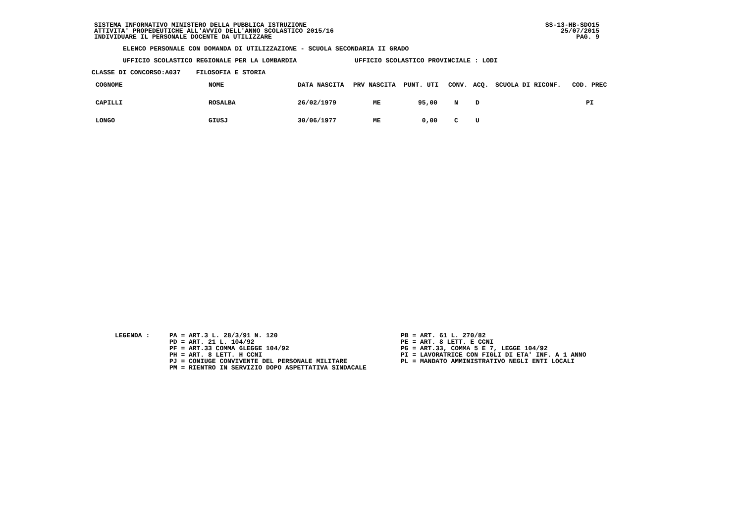SS-13-HB-SDO15
25/07/2015
PAG. 9
SISTEMA INFORMATIVO MINISTERO DELLA PUBBLICA ISTRUZIONE ATTIVITA' PROPEDEUTICHE ALL'AVVIO DELL'ANNO SCOLASTICO 2015/16 INDIVIDUARE IL PERSONALE DOCENTE DA UTILIZZARE
ELENCO PERSONALE CON DOMANDA DI UTILIZZAZIONE - SCUOLA SECONDARIA II GRADO
UFFICIO SCOLASTICO REGIONALE PER LA LOMBARDIA UFFICIO SCOLASTICO PROVINCIALE : LODI
CLASSE DI CONCORSO:A037 FILOSOFIA E STORIA
| COGNOME | NOME | DATA NASCITA | PRV NASCITA | PUNT. UTI | CONV. | ACQ. | SCUOLA DI RICONF. | COD. PREC |
| --- | --- | --- | --- | --- | --- | --- | --- | --- |
| CAPILLI | ROSALBA | 26/02/1979 | ME | 95,00 | N | D | | PI |
| LONGO | GIUSJ | 30/06/1977 | ME | 0,00 | C | U | | |
LEGENDA :
PA = ART.3 L. 28/3/91 N. 120 PD = ART. 21 L. 104/92 PF = ART.33 COMMA 6LEGGE 104/92 PH = ART. 8 LETT. H CCNI PJ = CONIUGE CONVIVENTE DEL PERSONALE MILITARE PM = RIENTRO IN SERVIZIO DOPO ASPETTATIVA SINDACALE
PB = ART. 61 L. 270/82 PE = ART. 8 LETT. E CCNI PG = ART.33, COMMA 5 E 7, LEGGE 104/92 PI = LAVORATRICE CON FIGLI DI ETA' INF. A 1 ANNO PL = MANDATO AMMINISTRATIVO NEGLI ENTI LOCALI